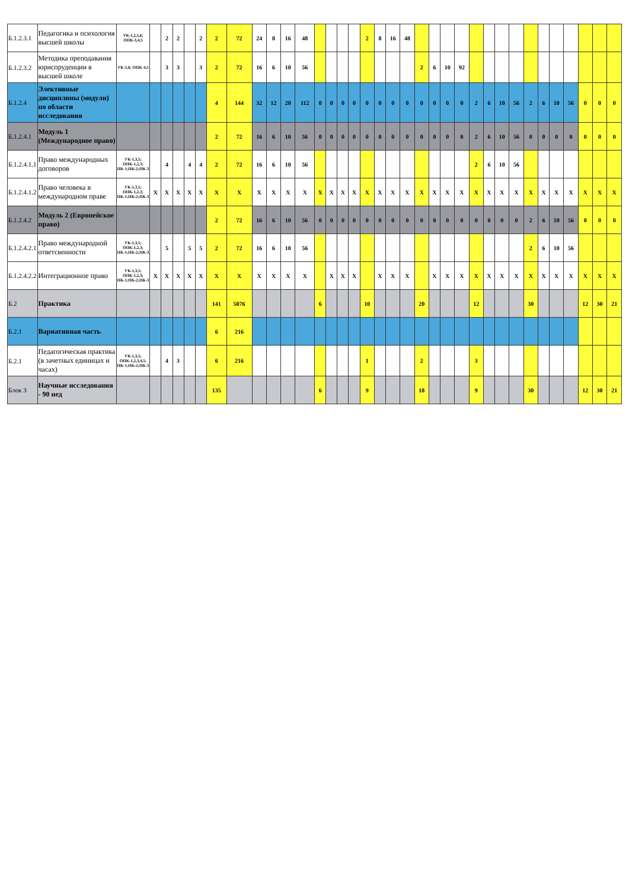| Б.1.2.3.1 | Педагогика и психология высшей школы | УК-1,2,5,6; ОПК-3,4,5 | | 2 | 2 | | 2 | 2 | 72 | 24 | 8 | 16 | 48 | | | | | 2 | 8 | 16 | 48 | | | | | | | | | | | | | | | |
| Б.1.2.3.2 | Методика преподавания юриспруденции в высшей школе | УК-5,6; ОПК-4,5 | | 3 | 3 | | 3 | 2 | 72 | 16 | 6 | 10 | 56 | | | | | | | | | 2 | 6 | 10 | 92 | | | | | | | | | | | |
| Б.1.2.4 | Элективные дисциплины (модули) по области исследования | | | | | | | 4 | 144 | 32 | 12 | 20 | 112 | 0 | 0 | 0 | 0 | 0 | 0 | 0 | 0 | 0 | 0 | 0 | 0 | 2 | 6 | 10 | 56 | 2 | 6 | 10 | 56 | 0 | 0 | 0 |
| Б.1.2.4.1 | Модуль 1 (Международное право) | | | | | | | 2 | 72 | 16 | 6 | 10 | 56 | 0 | 0 | 0 | 0 | 0 | 0 | 0 | 0 | 0 | 0 | 0 | 0 | 2 | 6 | 10 | 56 | 0 | 0 | 0 | 0 | 0 | 0 | 0 |
| Б.1.2.4.1.1 | Право международных договоров | УК-1,3,5; ОПК-1,2,3; ПК-1;ПК-2;ПК-3 | | 4 | | 4 | 4 | 2 | 72 | 16 | 6 | 10 | 56 | | | | | | | | | | | | | 2 | 6 | 10 | 56 | | | | | | | |
| Б.1.2.4.1.2 | Право человека в международном праве | УК-1,3,5; ОПК-1,2,3; ПК-1;ПК-2;ПК-3 | X | X | X | X | X | X | X | X | X | X | X | X | X | X | X | X | X | X | X | X | X | X | X | X | X | X | X | X | X | X | X | X | X | X |
| Б.1.2.4.2 | Модуль 2 (Европейское право) | | | | | | | 2 | 72 | 16 | 6 | 10 | 56 | 0 | 0 | 0 | 0 | 0 | 0 | 0 | 0 | 0 | 0 | 0 | 0 | 0 | 0 | 0 | 0 | 2 | 6 | 10 | 56 | 0 | 0 | 0 |
| Б.1.2.4.2.1 | Право международной ответсвенности | УК-1,3,5; ОПК-1,2,3; ПК-1;ПК-2;ПК-3 | | 5 | | 5 | 5 | 2 | 72 | 16 | 6 | 10 | 56 | | | | | | | | | | | | | | | | | 2 | 6 | 10 | 56 | | | |
| Б.1.2.4.2.2 | Интеграционное право | УК-1,3,5; ОПК-1,2,3; ПК-1;ПК-2;ПК-3 | X | X | X | X | X | X | X | X | X | X | X | | X | X | X | | X | X | X | | X | X | X | X | X | X | X | X | X | X | X | X | X | X |
| Б.2 | Практика | | | | | | | 141 | 5076 | | | | | 6 | | | | 10 | | | | 20 | | | | 12 | | | | 30 | | | | 12 | 30 | 21 |
| Б.2.1 | Вариативная часть | | | | | | | 6 | 216 | | | | | | | | | | | | | | | | | | | | | | | | | | | |
| Б.2.1 | Педагогическая практика (в зачетных единицах и часах) | УК-1,3,5; ОПК-1,2,3,4,5; ПК-1;ПК-2;ПК-3 | | 4 | 3 | | | 6 | 216 | | | | | | | | | 1 | | | | 2 | | | | 3 | | | | | | | | | | |
| Блок 3 | Научные исследования - 90 нед | | | | | | | 135 | | | | | | 6 | | | | 9 | | | | 18 | | | | 9 | | | | 30 | | | | 12 | 30 | 21 |